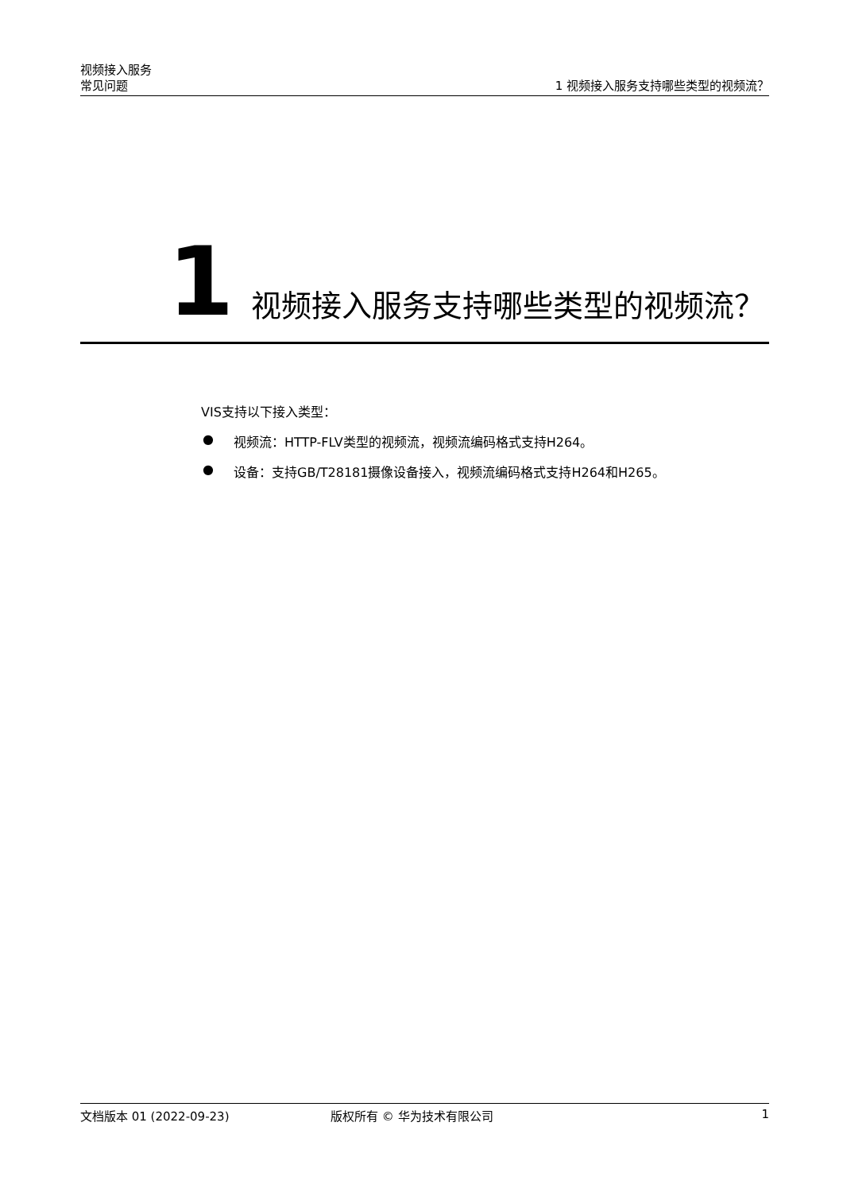视频接入服务
常见问题
1 视频接入服务支持哪些类型的视频流？
1
视频接入服务支持哪些类型的视频流？
VIS支持以下接入类型：
● 视频流：HTTP-FLV类型的视频流，视频流编码格式支持H264。
● 设备：支持GB/T28181摄像设备接入，视频流编码格式支持H264和H265。
文档版本 01 (2022-09-23) 版权所有 © 华为技术有限公司 1